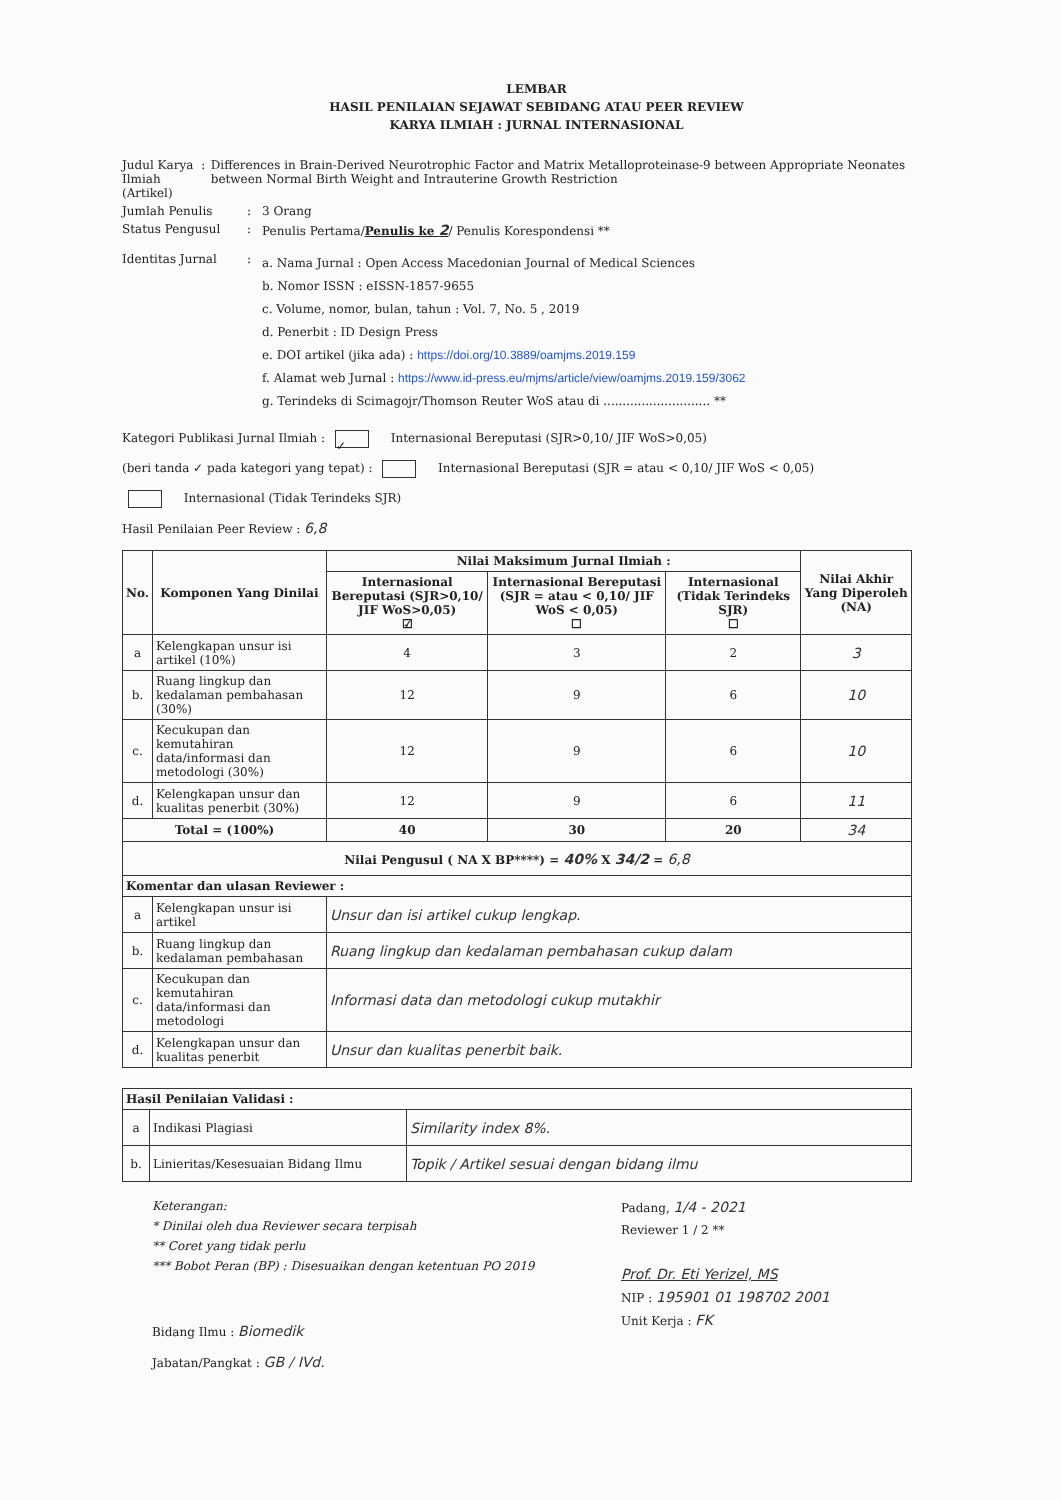LEMBAR
HASIL PENILAIAN SEJAWAT SEBIDANG ATAU PEER REVIEW
KARYA ILMIAH : JURNAL INTERNASIONAL
Judul Karya Ilmiah (Artikel)
: Differences in Brain-Derived Neurotrophic Factor and Matrix Metalloproteinase-9 between Appropriate Neonates between Normal Birth Weight and Intrauterine Growth Restriction
Jumlah Penulis : 3 Orang
Status Pengusul : Penulis Pertama/Penulis ke 2/ Penulis Korespondensi **
Identitas Jurnal :
a. Nama Jurnal : Open Access Macedonian Journal of Medical Sciences
b. Nomor ISSN : eISSN-1857-9655
c. Volume, nomor, bulan, tahun : Vol. 7, No. 5 , 2019
d. Penerbit : ID Design Press
e. DOI artikel (jika ada) : https://doi.org/10.3889/oamjms.2019.159
f. Alamat web Jurnal : https://www.id-press.eu/mjms/article/view/oamjms.2019.159/3062
g. Terindeks di Scimagojr/Thomson Reuter WoS atau di ............................ **
Kategori Publikasi Jurnal Ilmiah : ✓ Internasional Bereputasi (SJR>0,10/ JIF WoS>0,05)
(beri tanda ✓ pada kategori yang tepat) : Internasional Bereputasi (SJR = atau < 0,10/ JIF WoS < 0,05)
Internasional (Tidak Terindeks SJR)
Hasil Penilaian Peer Review : 6,8
| No. | Komponen Yang Dinilai | Nilai Maksimum Jurnal Ilmiah : | | | Nilai Akhir Yang Diperoleh (NA) |
| --- | --- | --- | --- | --- | --- |
| | | Internasional Bereputasi (SJR>0,10/ JIF WoS>0,05) ☑ | Internasional Bereputasi (SJR = atau < 0,10/ JIF WoS < 0,05) ☐ | Internasional (Tidak Terindeks SJR) ☐ | |
| a | Kelengkapan unsur isi artikel (10%) | 4 | 3 | 2 | 3 |
| b. | Ruang lingkup dan kedalaman pembahasan (30%) | 12 | 9 | 6 | 10 |
| c. | Kecukupan dan kemutahiran data/informasi dan metodologi (30%) | 12 | 9 | 6 | 10 |
| d. | Kelengkapan unsur dan kualitas penerbit (30%) | 12 | 9 | 6 | 11 |
| Total = (100%) | | 40 | 30 | 20 | 34 |
| Nilai Pengusul ( NA X BP****) = 40% X 34/2 = 6,8 | | | | | |
| Komentar dan ulasan Reviewer : | | | | | |
| a | Kelengkapan unsur isi artikel | Unsur dan isi artikel cukup lengkap. | | | |
| b. | Ruang lingkup dan kedalaman pembahasan | Ruang lingkup dan kedalaman pembahasan cukup dalam | | | |
| c. | Kecukupan dan kemutahiran data/informasi dan metodologi | Informasi data dan metodologi cukup mutakhir | | | |
| d. | Kelengkapan unsur dan kualitas penerbit | Unsur dan kualitas penerbit baik. | | | |
| Hasil Penilaian Validasi : | | |
| a | Indikasi Plagiasi | Similarity index 8%. |
| b. | Linieritas/Kesesuaian Bidang Ilmu | Topik / Artikel sesuai dengan bidang ilmu |
Keterangan:
* Dinilai oleh dua Reviewer secara terpisah
** Coret yang tidak perlu
*** Bobot Peran (BP) : Disesuaikan dengan ketentuan PO 2019
Bidang Ilmu : Biomedik
Jabatan/Pangkat : GB / IVd.
Padang, 1/4 - 2021
Reviewer 1 / 2 **
Prof. Dr. Eti Yerizel, MS
NIP : 195901 01 198702 2001
Unit Kerja : FK